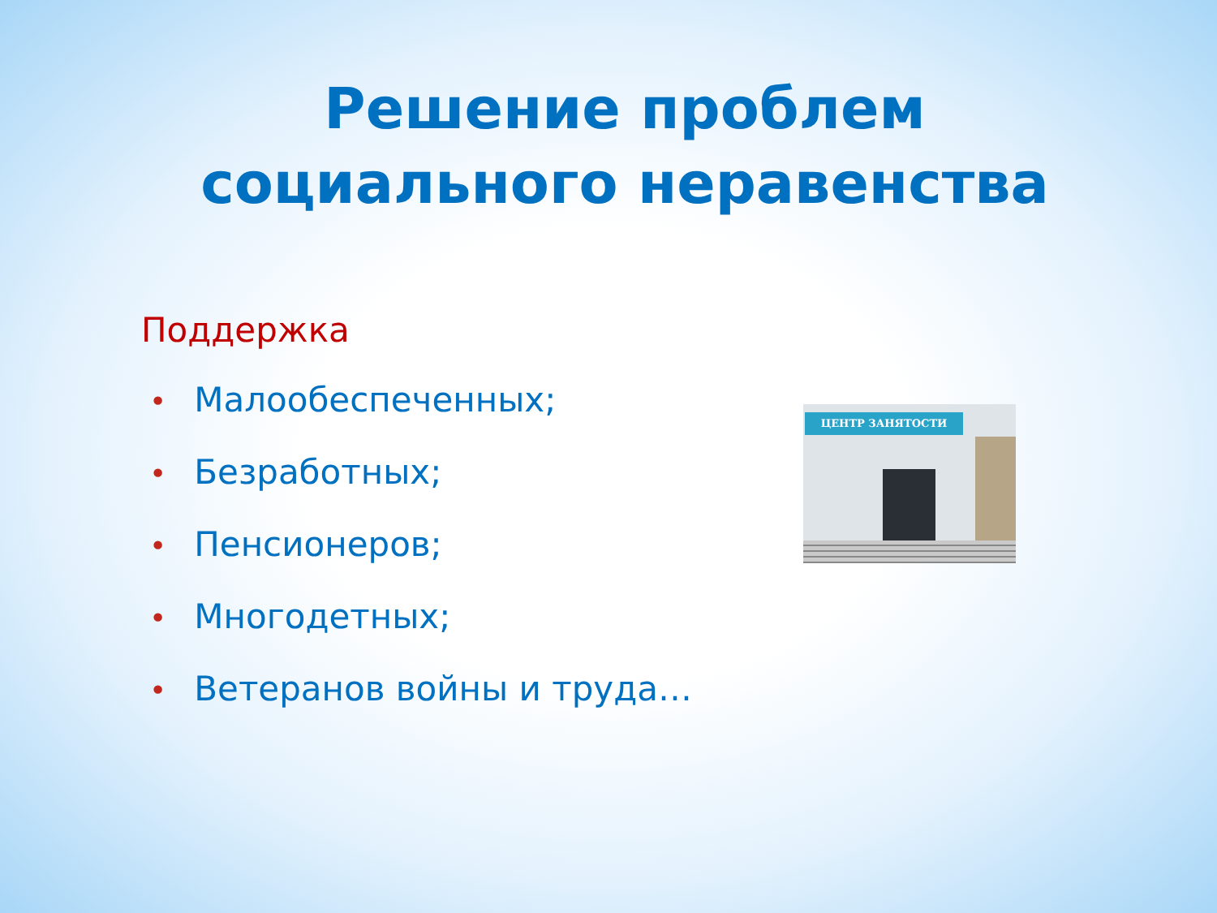Решение проблем
социального неравенства
Поддержка
• Малообеспеченных;
• Безработных;
• Пенсионеров;
• Многодетных;
• Ветеранов войны и труда…
ЦЕНТР ЗАНЯТОСТИ